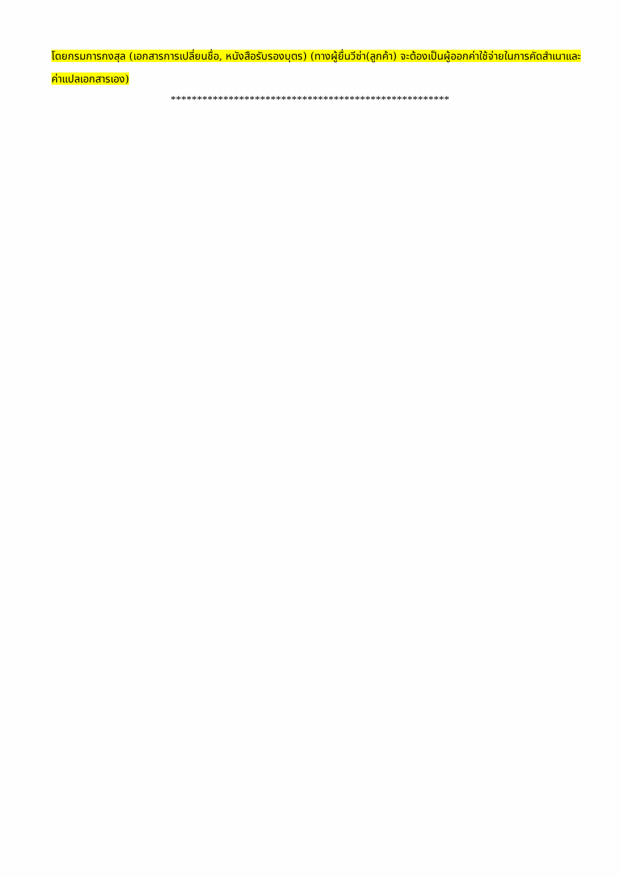โดยกรมการกงสุล (เอกสารการเปลี่ยนชื่อ, หนังสือรับรองบุตร) (ทางผู้ยื่นวีซ่า(ลูกค้า) จะต้องเป็นผู้ออกค่าใช้จ่ายในการคัดสำเนาและค่าแปลเอกสารเอง)
*****************************************************